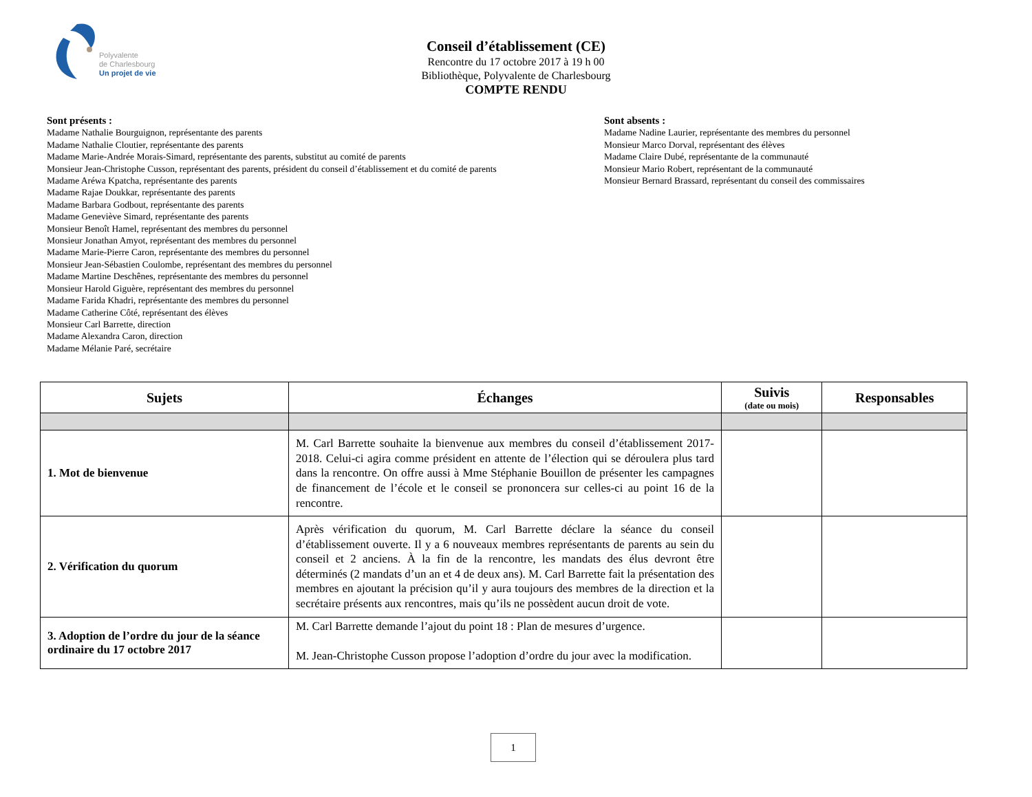Polyvalente
de Charlesbourg
Un projet de vie
Conseil d’établissement (CE)
Rencontre du 17 octobre 2017 à 19 h 00
Bibliothèque, Polyvalente de Charlesbourg
COMPTE RENDU
Sont présents :
Madame Nathalie Bourguignon, représentante des parents
Madame Nathalie Cloutier, représentante des parents
Madame Marie-Andrée Morais-Simard, représentante des parents, substitut au comité de parents
Monsieur Jean-Christophe Cusson, représentant des parents, président du conseil d’établissement et du comité de parents
Madame Aréwa Kpatcha, représentante des parents
Madame Rajae Doukkar, représentante des parents
Madame Barbara Godbout, représentante des parents
Madame Geneviève Simard, représentante des parents
Monsieur Benoît Hamel, représentant des membres du personnel
Monsieur Jonathan Amyot, représentant des membres du personnel
Madame Marie-Pierre Caron, représentante des membres du personnel
Monsieur Jean-Sébastien Coulombe, représentant des membres du personnel
Madame Martine Deschênes, représentante des membres du personnel
Monsieur Harold Giguère, représentant des membres du personnel
Madame Farida Khadri, représentante des membres du personnel
Madame Catherine Côté, représentant des élèves
Monsieur Carl Barrette, direction
Madame Alexandra Caron, direction
Madame Mélanie Paré, secrétaire
Sont absents :
Madame Nadine Laurier, représentante des membres du personnel
Monsieur Marco Dorval, représentant des élèves
Madame Claire Dubé, représentante de la communauté
Monsieur Mario Robert, représentant de la communauté
Monsieur Bernard Brassard, représentant du conseil des commissaires
| Sujets | Échanges | Suivis (date ou mois) | Responsables |
| --- | --- | --- | --- |
| 1. Mot de bienvenue | M. Carl Barrette souhaite la bienvenue aux membres du conseil d’établissement 2017-2018. Celui-ci agira comme président en attente de l’élection qui se déroulera plus tard dans la rencontre. On offre aussi à Mme Stéphanie Bouillon de présenter les campagnes de financement de l’école et le conseil se prononcera sur celles-ci au point 16 de la rencontre. | | |
| 2. Vérification du quorum | Après vérification du quorum, M. Carl Barrette déclare la séance du conseil d’établissement ouverte. Il y a 6 nouveaux membres représentants de parents au sein du conseil et 2 anciens. À la fin de la rencontre, les mandats des élus devront être déterminés (2 mandats d’un an et 4 de deux ans). M. Carl Barrette fait la présentation des membres en ajoutant la précision qu’il y aura toujours des membres de la direction et la secrétaire présents aux rencontres, mais qu’ils ne possèdent aucun droit de vote. | | |
| 3. Adoption de l’ordre du jour de la séance ordinaire du 17 octobre 2017 | M. Carl Barrette demande l’ajout du point 18 : Plan de mesures d’urgence. M. Jean-Christophe Cusson propose l’adoption d’ordre du jour avec la modification. | | |
1